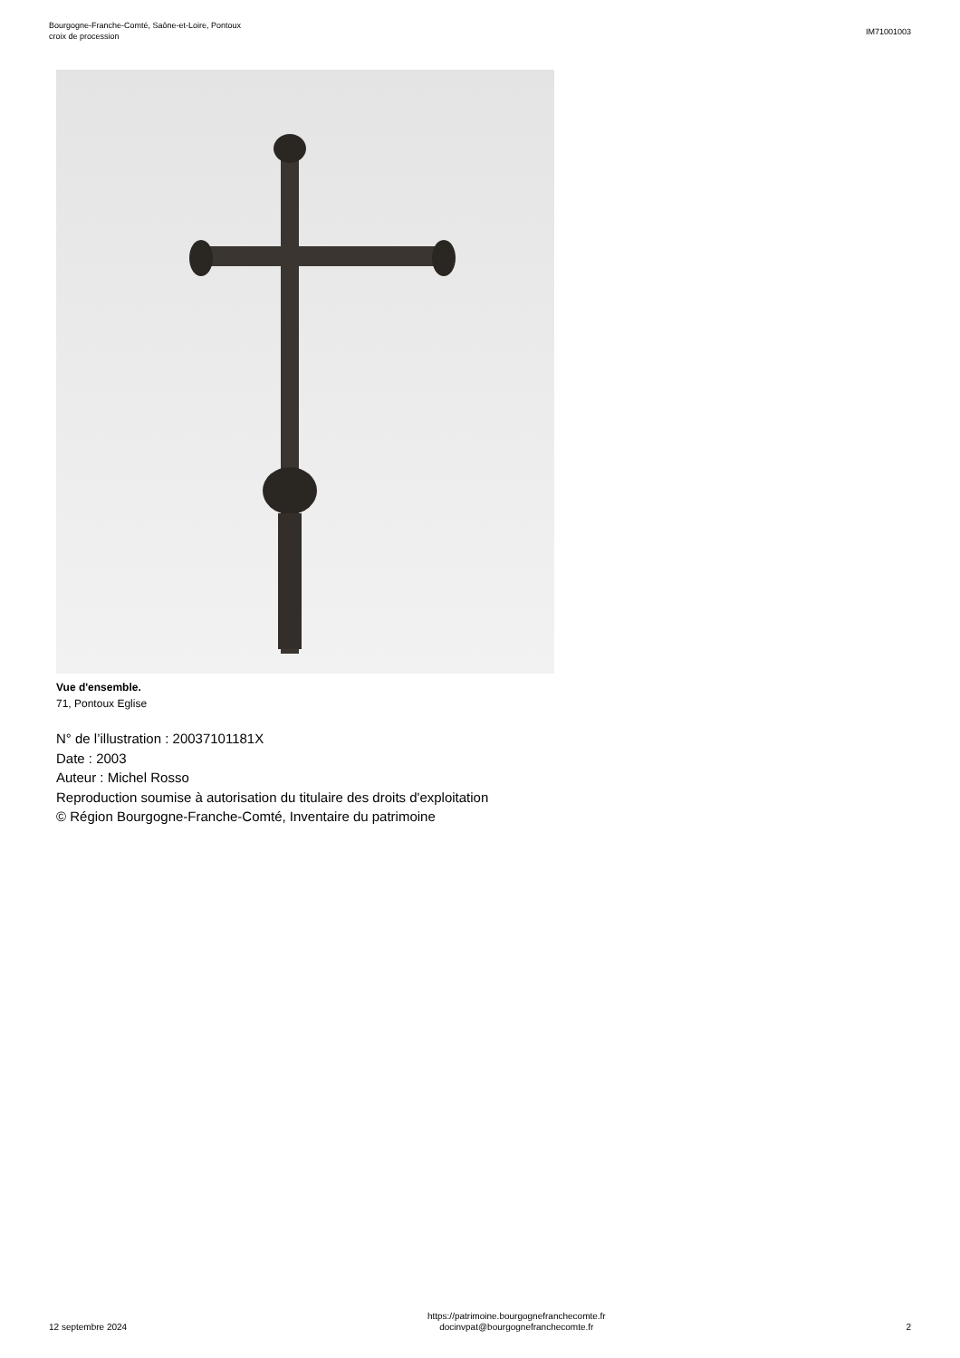Bourgogne-Franche-Comté, Saône-et-Loire, Pontoux
croix de procession
IM71001003
Vue d'ensemble.
71, Pontoux Eglise
N° de l’illustration : 20037101181X
Date : 2003
Auteur : Michel Rosso
Reproduction soumise à autorisation du titulaire des droits d'exploitation
© Région Bourgogne-Franche-Comté, Inventaire du patrimoine
12 septembre 2024
https://patrimoine.bourgognefranchecomte.fr
docinvpat@bourgognefranchecomte.fr
2